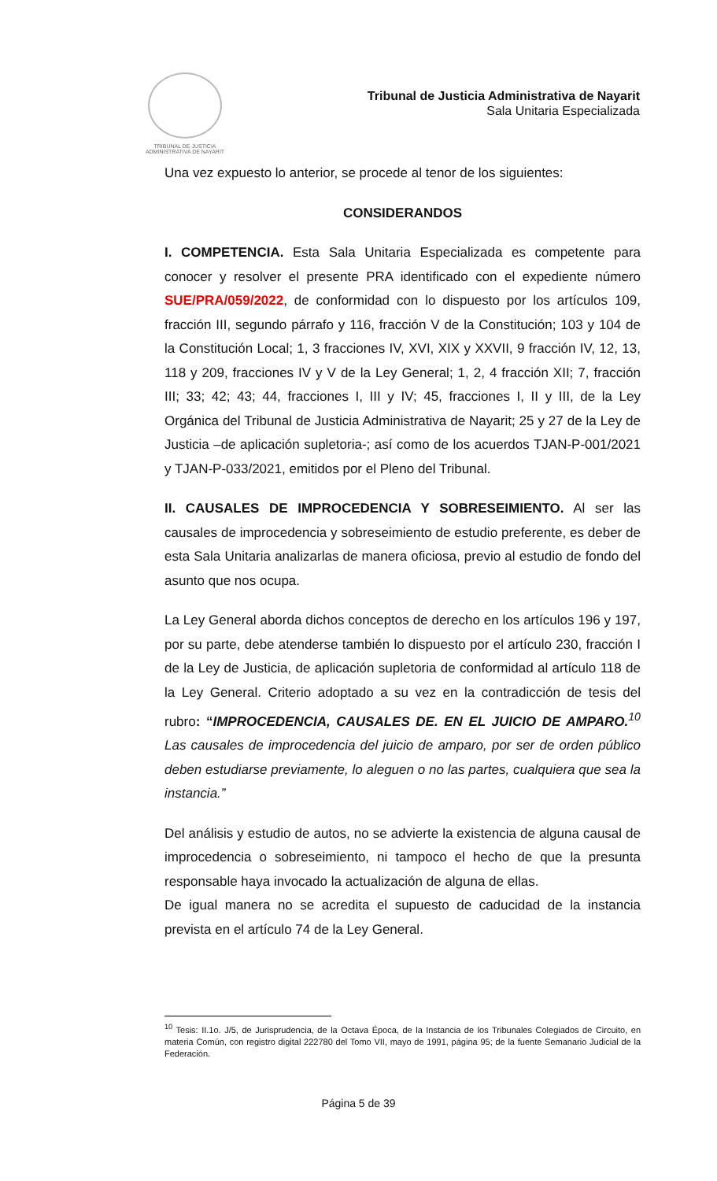TRIBUNAL DE JUSTICIA
ADMINISTRATIVA DE NAYARIT
Tribunal de Justicia Administrativa de Nayarit
Sala Unitaria Especializada
Una vez expuesto lo anterior, se procede al tenor de los siguientes:
CONSIDERANDOS
I. COMPETENCIA. Esta Sala Unitaria Especializada es competente para conocer y resolver el presente PRA identificado con el expediente número SUE/PRA/059/2022, de conformidad con lo dispuesto por los artículos 109, fracción III, segundo párrafo y 116, fracción V de la Constitución; 103 y 104 de la Constitución Local; 1, 3 fracciones IV, XVI, XIX y XXVII, 9 fracción IV, 12, 13, 118 y 209, fracciones IV y V de la Ley General; 1, 2, 4 fracción XII; 7, fracción III; 33; 42; 43; 44, fracciones I, III y IV; 45, fracciones I, II y III, de la Ley Orgánica del Tribunal de Justicia Administrativa de Nayarit; 25 y 27 de la Ley de Justicia –de aplicación supletoria-; así como de los acuerdos TJAN-P-001/2021 y TJAN-P-033/2021, emitidos por el Pleno del Tribunal.
II. CAUSALES DE IMPROCEDENCIA Y SOBRESEIMIENTO. Al ser las causales de improcedencia y sobreseimiento de estudio preferente, es deber de esta Sala Unitaria analizarlas de manera oficiosa, previo al estudio de fondo del asunto que nos ocupa.
La Ley General aborda dichos conceptos de derecho en los artículos 196 y 197, por su parte, debe atenderse también lo dispuesto por el artículo 230, fracción I de la Ley de Justicia, de aplicación supletoria de conformidad al artículo 118 de la Ley General. Criterio adoptado a su vez en la contradicción de tesis del rubro: “IMPROCEDENCIA, CAUSALES DE. EN EL JUICIO DE AMPARO.<sup>10</sup> Las causales de improcedencia del juicio de amparo, por ser de orden público deben estudiarse previamente, lo aleguen o no las partes, cualquiera que sea la instancia.”
Del análisis y estudio de autos, no se advierte la existencia de alguna causal de improcedencia o sobreseimiento, ni tampoco el hecho de que la presunta responsable haya invocado la actualización de alguna de ellas.
De igual manera no se acredita el supuesto de caducidad de la instancia prevista en el artículo 74 de la Ley General.
<sup>10</sup> Tesis: II.1o. J/5, de Jurisprudencia, de la Octava Época, de la Instancia de los Tribunales Colegiados de Circuito, en materia Común, con registro digital 222780 del Tomo VII, mayo de 1991, página 95; de la fuente Semanario Judicial de la Federación.
Página 5 de 39